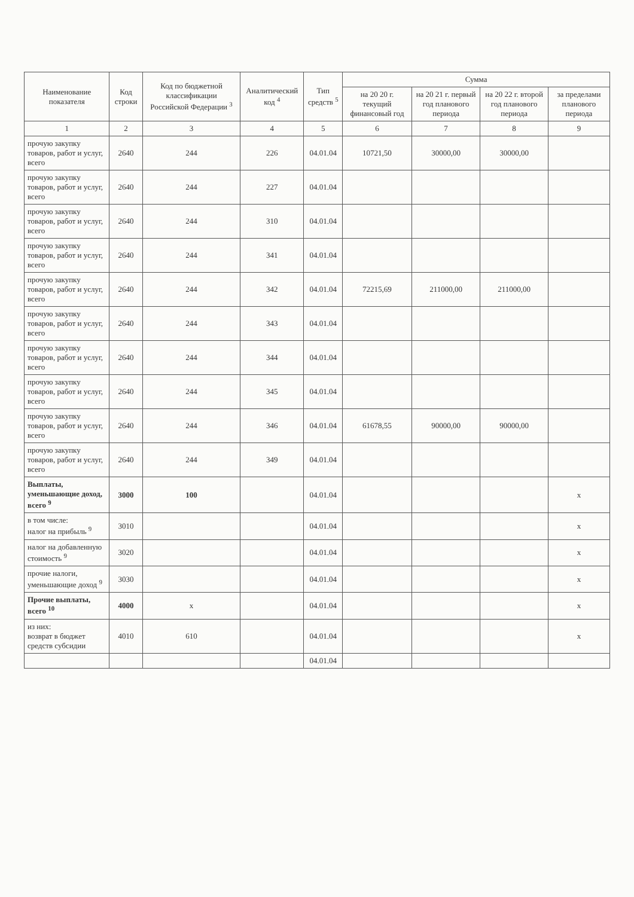| Наименование показателя | Код строки | Код по бюджетной классификации Российской Федерации <sup>3</sup> | Аналитический код <sup>4</sup> | Тип средств <sup>5</sup> | Сумма | | | |
| --- | --- | --- | --- | --- | --- | --- | --- | --- |
| | | | | | на 20 20 г. текущий финансовый год | на 20 21 г. первый год планового периода | на 20 22 г. второй год планового периода | за пределами планового периода |
| 1 | 2 | 3 | 4 | 5 | 6 | 7 | 8 | 9 |
| прочую закупку товаров, работ и услуг, всего | 2640 | 244 | 226 | 04.01.04 | 10721,50 | 30000,00 | 30000,00 | |
| прочую закупку товаров, работ и услуг, всего | 2640 | 244 | 227 | 04.01.04 | | | | |
| прочую закупку товаров, работ и услуг, всего | 2640 | 244 | 310 | 04.01.04 | | | | |
| прочую закупку товаров, работ и услуг, всего | 2640 | 244 | 341 | 04.01.04 | | | | |
| прочую закупку товаров, работ и услуг, всего | 2640 | 244 | 342 | 04.01.04 | 72215,69 | 211000,00 | 211000,00 | |
| прочую закупку товаров, работ и услуг, всего | 2640 | 244 | 343 | 04.01.04 | | | | |
| прочую закупку товаров, работ и услуг, всего | 2640 | 244 | 344 | 04.01.04 | | | | |
| прочую закупку товаров, работ и услуг, всего | 2640 | 244 | 345 | 04.01.04 | | | | |
| прочую закупку товаров, работ и услуг, всего | 2640 | 244 | 346 | 04.01.04 | 61678,55 | 90000,00 | 90000,00 | |
| прочую закупку товаров, работ и услуг, всего | 2640 | 244 | 349 | 04.01.04 | | | | |
| Выплаты, уменьшающие доход, всего <sup>9</sup> | 3000 | 100 | | 04.01.04 | | | | x |
| в том числе: налог на прибыль <sup>9</sup> | 3010 | | | 04.01.04 | | | | x |
| налог на добавленную стоимость <sup>9</sup> | 3020 | | | 04.01.04 | | | | x |
| прочие налоги, уменьшающие доход <sup>9</sup> | 3030 | | | 04.01.04 | | | | x |
| Прочие выплаты, всего <sup>10</sup> | 4000 | x | | 04.01.04 | | | | x |
| из них: возврат в бюджет средств субсидии | 4010 | 610 | | 04.01.04 | | | | x |
| | | | | 04.01.04 | | | | |